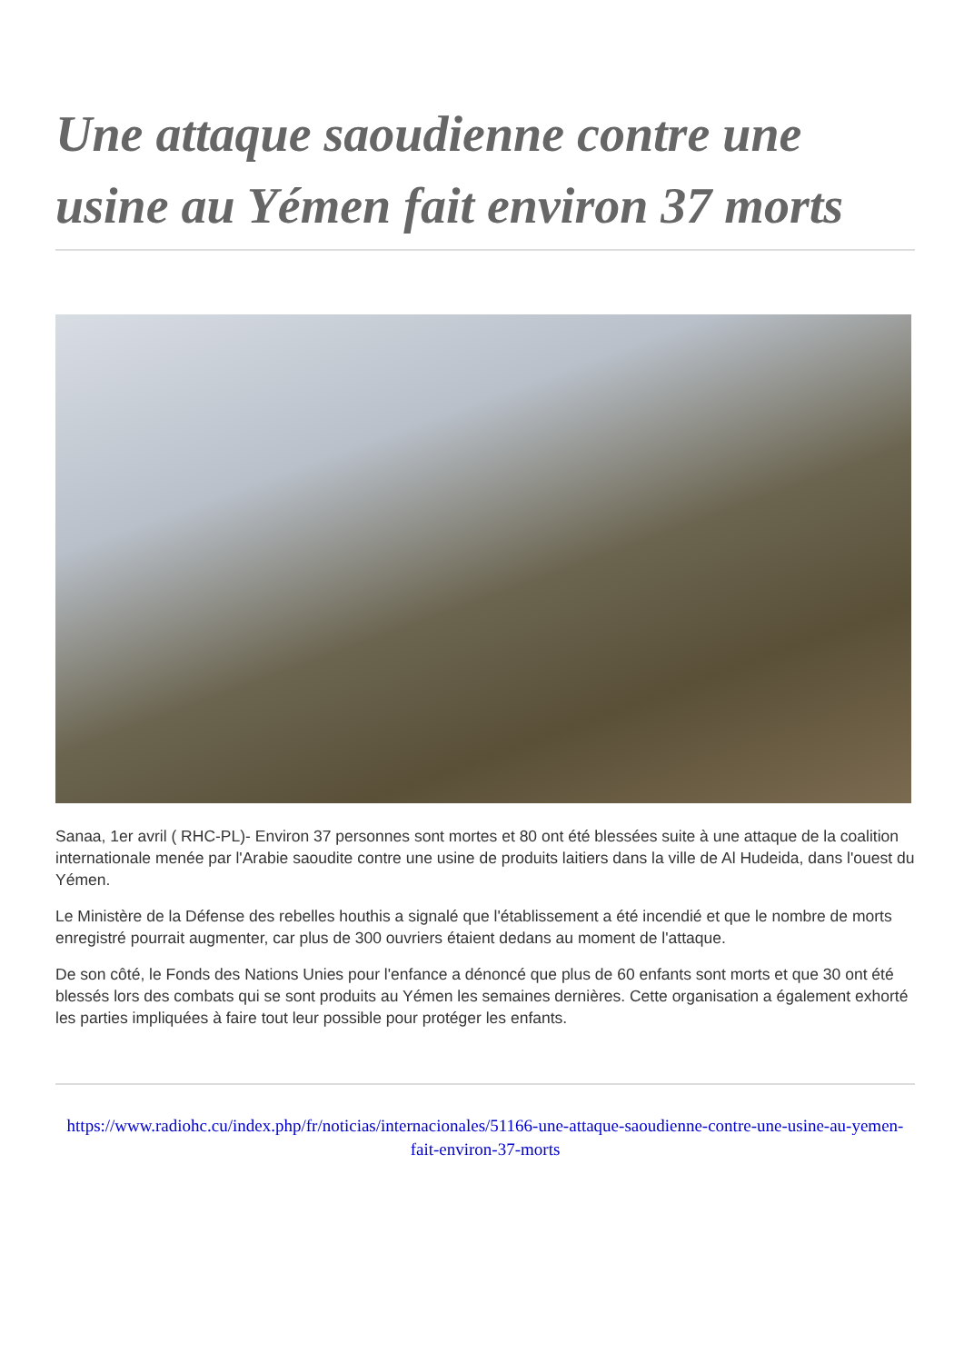Une attaque saoudienne contre une usine au Yémen fait environ 37 morts
Sanaa, 1er avril ( RHC-PL)- Environ 37 personnes sont mortes et 80 ont été blessées suite à une attaque de la coalition internationale menée par l'Arabie saoudite contre une usine de produits laitiers dans la ville de Al Hudeida, dans l'ouest du Yémen.
Le Ministère de la Défense des rebelles houthis a signalé que l'établissement a été incendié et que le nombre de morts enregistré pourrait augmenter, car plus de 300 ouvriers étaient dedans au moment de l'attaque.
De son côté, le Fonds des Nations Unies pour l'enfance a dénoncé que plus de 60 enfants sont morts et que 30 ont été blessés lors des combats qui se sont produits au Yémen les semaines dernières. Cette organisation a également exhorté les parties impliquées à faire tout leur possible pour protéger les enfants.
https://www.radiohc.cu/index.php/fr/noticias/internacionales/51166-une-attaque-saoudienne-contre-une-usine-au-yemen-fait-environ-37-morts